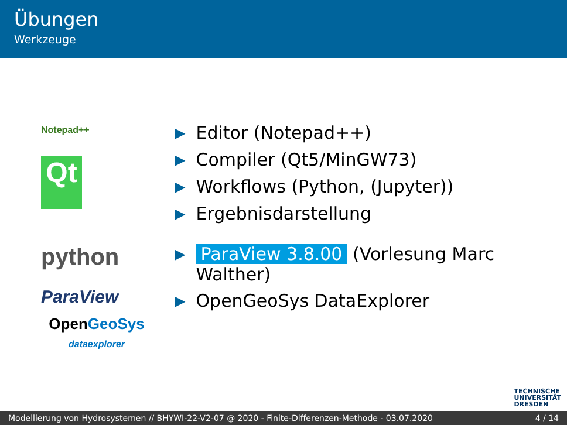Übungen
Werkzeuge
Notepad++
Qt
python
ParaView
OpenGeoSys
dataexplorer
▶ Editor (Notepad++)
▶ Compiler (Qt5/MinGW73)
▶ Workflows (Python, (Jupyter))
▶ Ergebnisdarstellung
▶ ParaView 3.8.00 (Vorlesung Marc Walther)
▶ OpenGeoSys DataExplorer
TECHNISCHE
UNIVERSITÄT
DRESDEN
Modellierung von Hydrosystemen // BHYWI-22-V2-07 @ 2020 - Finite-Differenzen-Methode - 03.07.2020 4 / 14